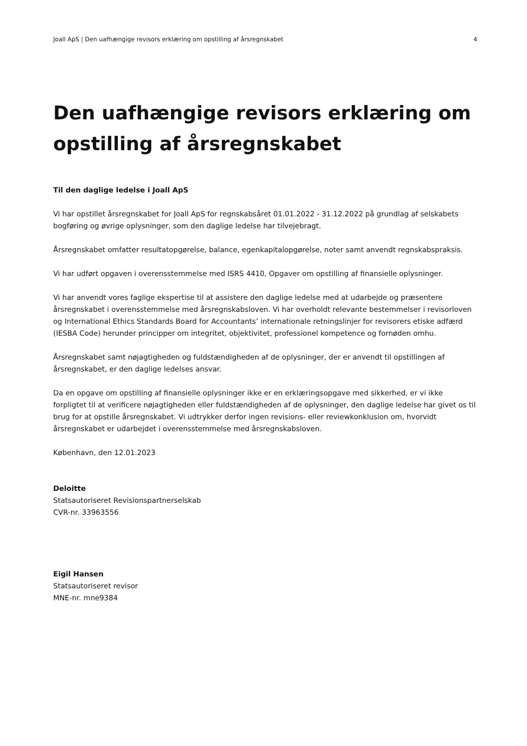Joall ApS | Den uafhængige revisors erklæring om opstilling af årsregnskabet 4
Den uafhængige revisors erklæring om opstilling af årsregnskabet
Til den daglige ledelse i Joall ApS
Vi har opstillet årsregnskabet for Joall ApS for regnskabsåret 01.01.2022 - 31.12.2022 på grundlag af selskabets bogføring og øvrige oplysninger, som den daglige ledelse har tilvejebragt.
Årsregnskabet omfatter resultatopgørelse, balance, egenkapitalopgørelse, noter samt anvendt regnskabspraksis.
Vi har udført opgaven i overensstemmelse med ISRS 4410, Opgaver om opstilling af finansielle oplysninger.
Vi har anvendt vores faglige ekspertise til at assistere den daglige ledelse med at udarbejde og præsentere årsregnskabet i overensstemmelse med årsregnskabsloven. Vi har overholdt relevante bestemmelser i revisorloven og International Ethics Standards Board for Accountants’ internationale retningslinjer for revisorers etiske adfærd (IESBA Code) herunder principper om integritet, objektivitet, professionel kompetence og fornøden omhu.
Årsregnskabet samt nøjagtigheden og fuldstændigheden af de oplysninger, der er anvendt til opstillingen af årsregnskabet, er den daglige ledelses ansvar.
Da en opgave om opstilling af finansielle oplysninger ikke er en erklæringsopgave med sikkerhed, er vi ikke forpligtet til at verificere nøjagtigheden eller fuldstændigheden af de oplysninger, den daglige ledelse har givet os til brug for at opstille årsregnskabet. Vi udtrykker derfor ingen revisions- eller reviewkonklusion om, hvorvidt årsregnskabet er udarbejdet i overensstemmelse med årsregnskabsloven.
København, den 12.01.2023
Deloitte
Statsautoriseret Revisionspartnerselskab
CVR-nr. 33963556
Eigil Hansen
Statsautoriseret revisor
MNE-nr. mne9384